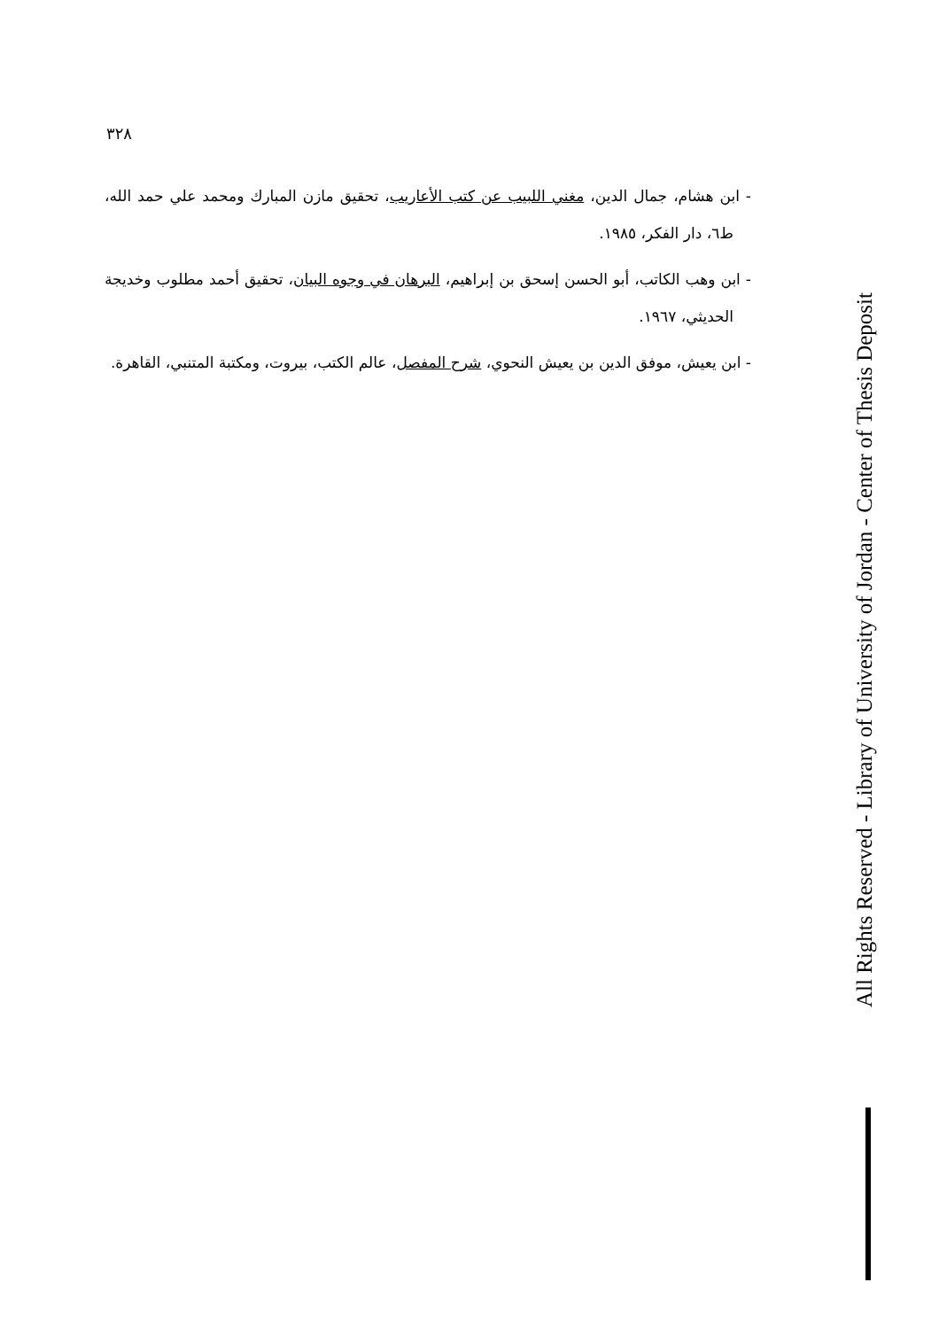٣٢٨
- ابن هشام، جمال الدين، مغني اللبيب عن كتب الأعاريب، تحقيق مازن المبارك ومحمد علي حمد الله، ط٦، دار الفكر، ١٩٨٥.
- ابن وهب الكاتب، أبو الحسن إسحق بن إبراهيم، البرهان في وجوه البيان، تحقيق أحمد مطلوب وخديجة الحديثي، ١٩٦٧.
- ابن يعيش، موفق الدين بن يعيش النحوي، شرح المفصل، عالم الكتب، بيروت، ومكتبة المتنبي، القاهرة.
All Rights Reserved - Library of University of Jordan - Center of Thesis Deposit